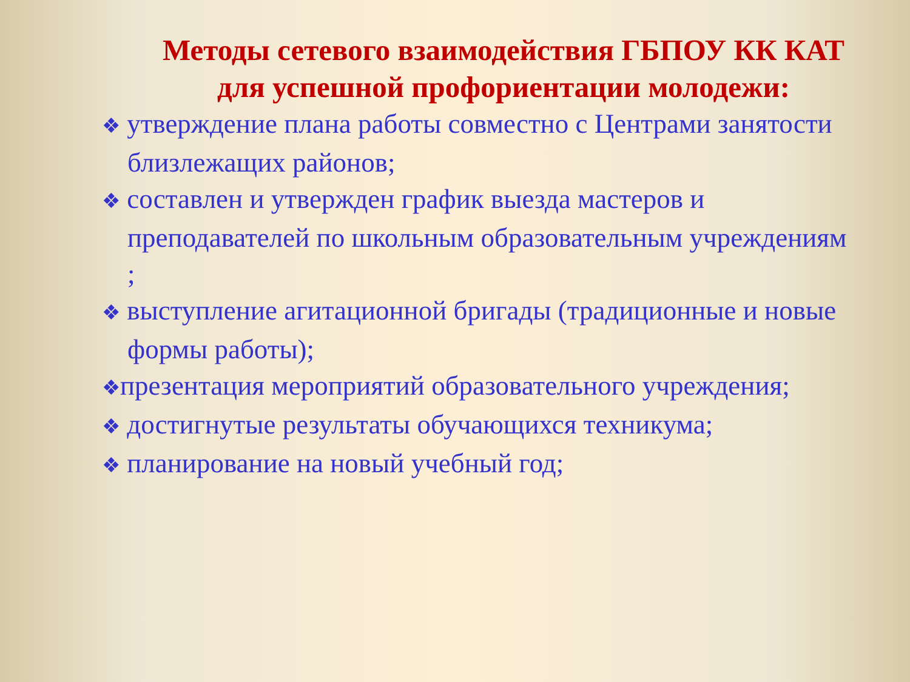Методы сетевого взаимодействия ГБПОУ КК КАТ для успешной профориентации молодежи:
❖ утверждение плана работы совместно с Центрами занятости близлежащих районов;
❖ составлен и утвержден график выезда мастеров и преподавателей по школьным образовательным учреждениям ;
❖ выступление агитационной бригады (традиционные и новые формы работы);
❖презентация мероприятий образовательного учреждения;
❖ достигнутые результаты обучающихся техникума;
❖ планирование на новый учебный год;